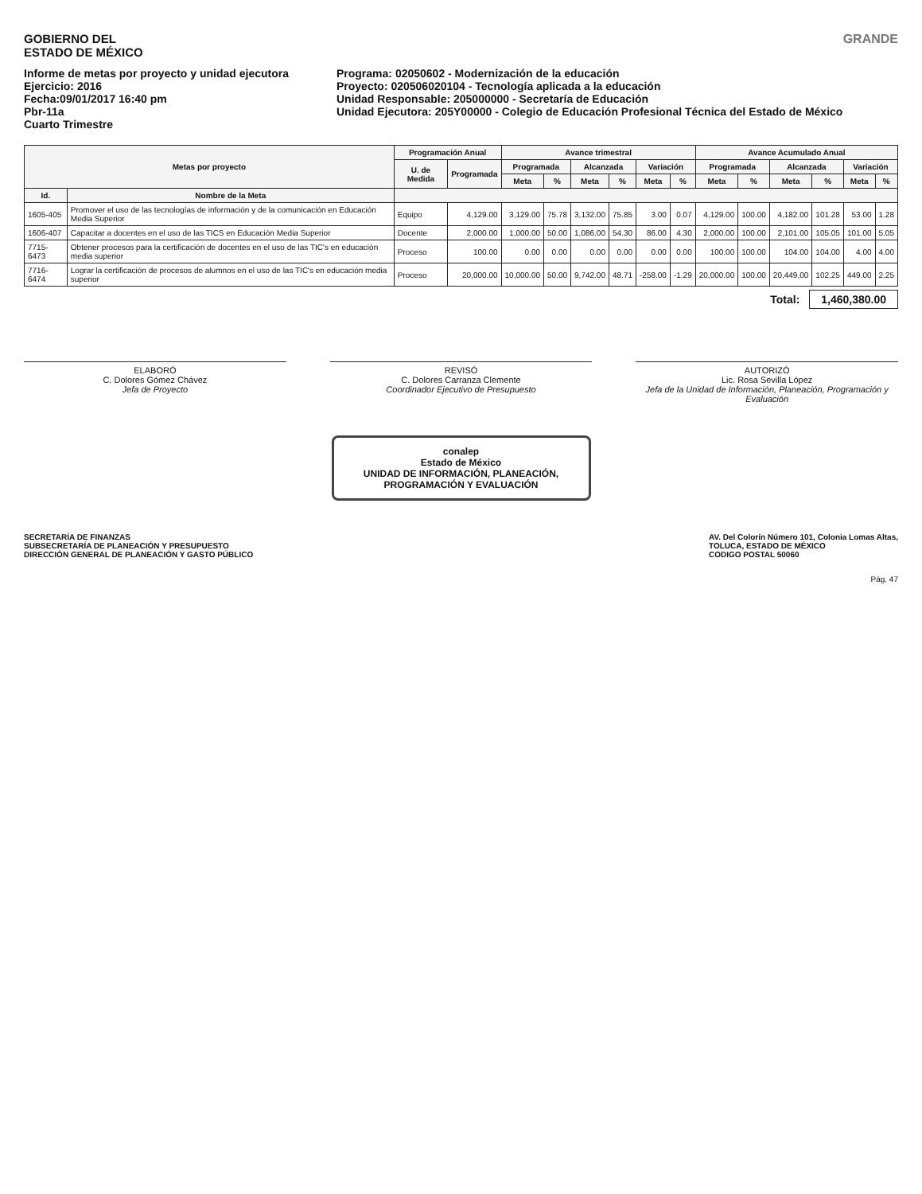GOBIERNO DEL
ESTADO DE MÉXICO
GRANDE
Informe de metas por proyecto y unidad ejecutora
Ejercicio: 2016
Fecha:09/01/2017 16:40 pm
Pbr-11a
Cuarto Trimestre
Programa: 02050602 - Modernización de la educación
Proyecto: 020506020104 - Tecnología aplicada a la educación
Unidad Responsable: 205000000 - Secretaría de Educación
Unidad Ejecutora: 205Y00000 - Colegio de Educación Profesional Técnica del Estado de México
| Metas por proyecto | | Programación Anual | | Avance trimestral | | | | | | Avance Acumulado Anual | | | | | |
| --- | --- | --- | --- | --- | --- | --- | --- | --- | --- | --- | --- | --- | --- | --- | --- |
| | | U. de Medida | Programada | Programada | | Alcanzada | | Variación | | Programada | | Alcanzada | | Variación | |
| | | | | Meta | % | Meta | % | Meta | % | Meta | % | Meta | % | Meta | % |
| Id. | Nombre de la Meta | | | | | | | | | | | | | | |
| 1605-405 | Promover el uso de las tecnologías de información y de la comunicación en Educación Media Superior | Equipo | 4,129.00 | 3,129.00 | 75.78 | 3,132.00 | 75.85 | 3.00 | 0.07 | 4,129.00 | 100.00 | 4,182.00 | 101.28 | 53.00 | 1.28 |
| 1606-407 | Capacitar a docentes en el uso de las TICS en Educación Media Superior | Docente | 2,000.00 | 1,000.00 | 50.00 | 1,086.00 | 54.30 | 86.00 | 4.30 | 2,000.00 | 100.00 | 2,101.00 | 105.05 | 101.00 | 5.05 |
| 7715-6473 | Obtener procesos para la certificación de docentes en el uso de las TIC's en educación media superior | Proceso | 100.00 | 0.00 | 0.00 | 0.00 | 0.00 | 0.00 | 0.00 | 100.00 | 100.00 | 104.00 | 104.00 | 4.00 | 4.00 |
| 7716-6474 | Lograr la certificación de procesos de alumnos en el uso de las TIC's en educación media superior | Proceso | 20,000.00 | 10,000.00 | 50.00 | 9,742.00 | 48.71 | -258.00 | -1.29 | 20,000.00 | 100.00 | 20,449.00 | 102.25 | 449.00 | 2.25 |
Total: 1,460,380.00
ELABORÓ
C. Dolores Gómez Chávez
Jefa de Proyecto
REVISÓ
C. Dolores Carranza Clemente
Coordinador Ejecutivo de Presupuesto
AUTORIZÓ
Lic. Rosa Sevilla López
Jefa de la Unidad de Información, Planeación, Programación y Evaluación
conalep
Estado de México
UNIDAD DE INFORMACIÓN, PLANEACIÓN, PROGRAMACIÓN Y EVALUACIÓN
SECRETARÍA DE FINANZAS
SUBSECRETARÍA DE PLANEACIÓN Y PRESUPUESTO
DIRECCIÓN GENERAL DE PLANEACIÓN Y GASTO PÚBLICO
AV. Del Colorín Número 101, Colonia Lomas Altas,
TOLUCA, ESTADO DE MÉXICO
CODIGO POSTAL 50060
Pág. 47